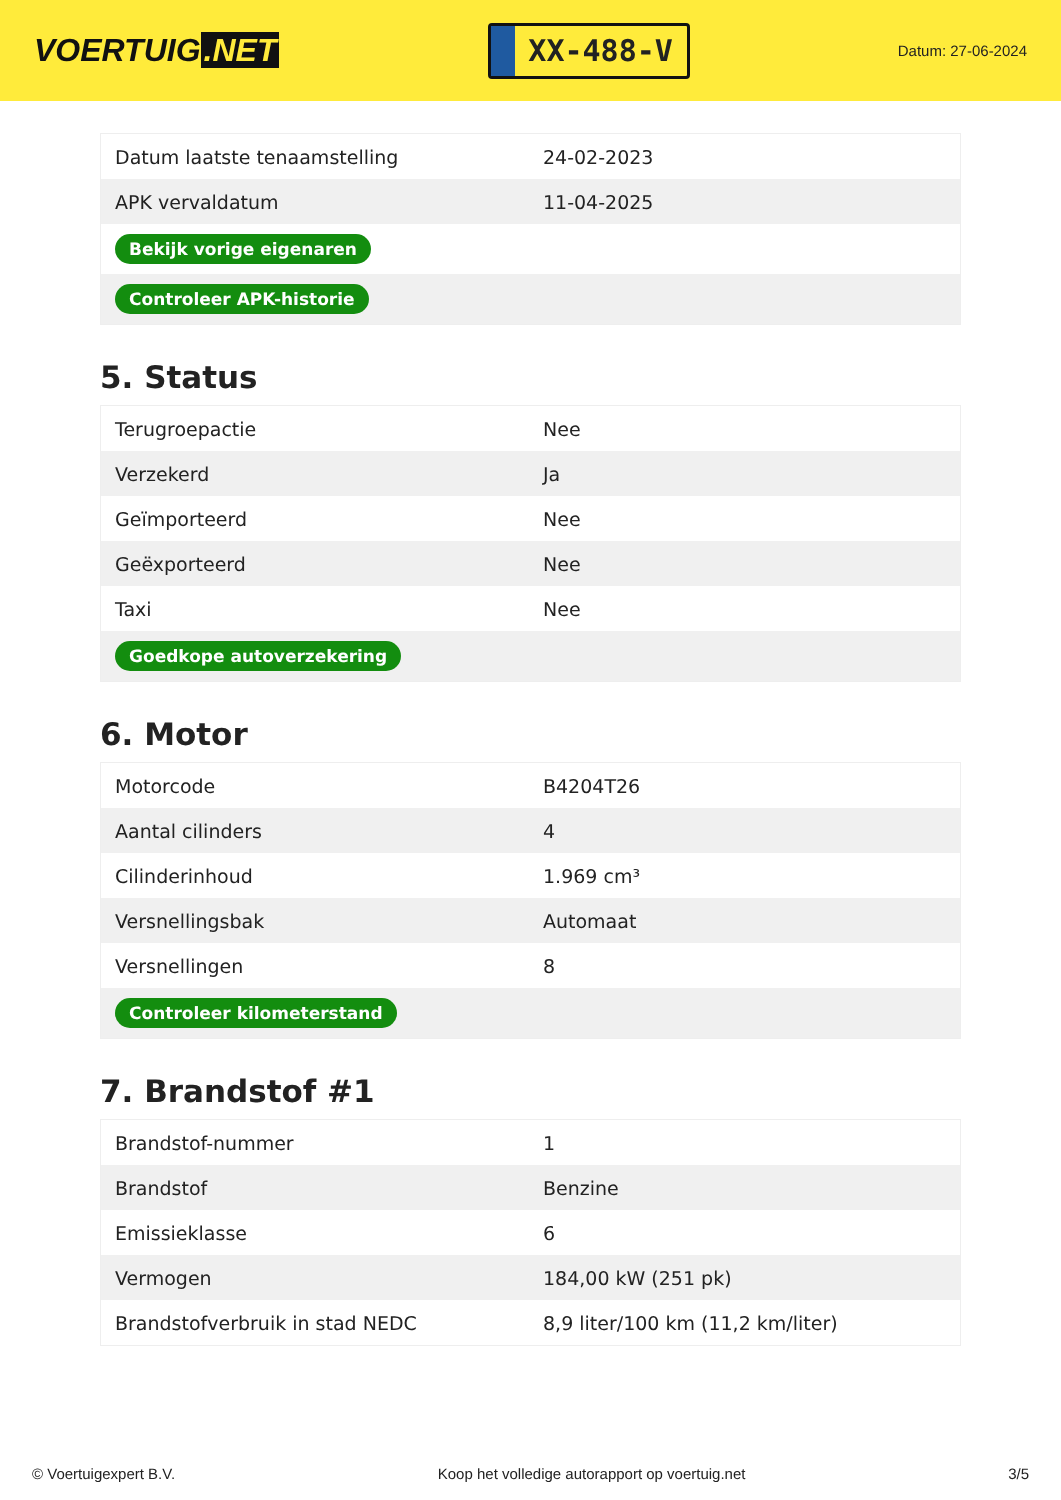VOERTUIG.NET
XX-488-V
Datum: 27-06-2024
| Datum laatste tenaamstelling | 24-02-2023 |
| APK vervaldatum | 11-04-2025 |
| Bekijk vorige eigenaren | |
| Controleer APK-historie | |
5. Status
| Terugroepactie | Nee |
| Verzekerd | Ja |
| Geïmporteerd | Nee |
| Geëxporteerd | Nee |
| Taxi | Nee |
| Goedkope autoverzekering | |
6. Motor
| Motorcode | B4204T26 |
| Aantal cilinders | 4 |
| Cilinderinhoud | 1.969 cm³ |
| Versnellingsbak | Automaat |
| Versnellingen | 8 |
| Controleer kilometerstand | |
7. Brandstof #1
| Brandstof-nummer | 1 |
| Brandstof | Benzine |
| Emissieklasse | 6 |
| Vermogen | 184,00 kW (251 pk) |
| Brandstofverbruik in stad NEDC | 8,9 liter/100 km (11,2 km/liter) |
© Voertuigexpert B.V. Koop het volledige autorapport op voertuig.net 3/5